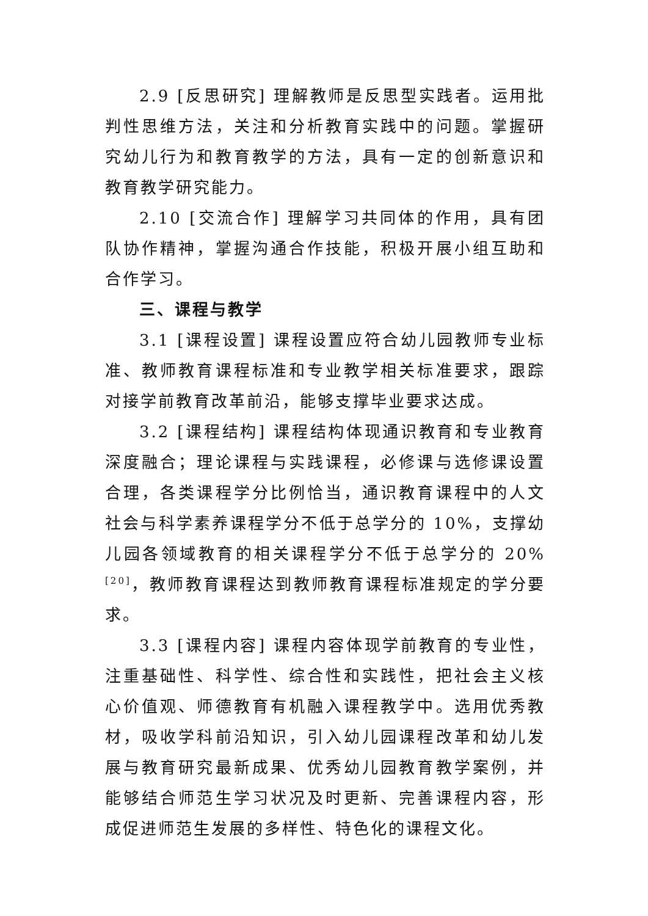2.9 [反思研究] 理解教师是反思型实践者。运用批判性思维方法，关注和分析教育实践中的问题。掌握研究幼儿行为和教育教学的方法，具有一定的创新意识和教育教学研究能力。
2.10 [交流合作] 理解学习共同体的作用，具有团队协作精神，掌握沟通合作技能，积极开展小组互助和合作学习。
三、课程与教学
3.1 [课程设置] 课程设置应符合幼儿园教师专业标准、教师教育课程标准和专业教学相关标准要求，跟踪对接学前教育改革前沿，能够支撑毕业要求达成。
3.2 [课程结构] 课程结构体现通识教育和专业教育深度融合；理论课程与实践课程，必修课与选修课设置合理，各类课程学分比例恰当，通识教育课程中的人文社会与科学素养课程学分不低于总学分的 10%，支撑幼儿园各领域教育的相关课程学分不低于总学分的 20%<sup>[20]</sup>，教师教育课程达到教师教育课程标准规定的学分要求。
3.3 [课程内容] 课程内容体现学前教育的专业性，注重基础性、科学性、综合性和实践性，把社会主义核心价值观、师德教育有机融入课程教学中。选用优秀教材，吸收学科前沿知识，引入幼儿园课程改革和幼儿发展与教育研究最新成果、优秀幼儿园教育教学案例，并能够结合师范生学习状况及时更新、完善课程内容，形成促进师范生发展的多样性、特色化的课程文化。